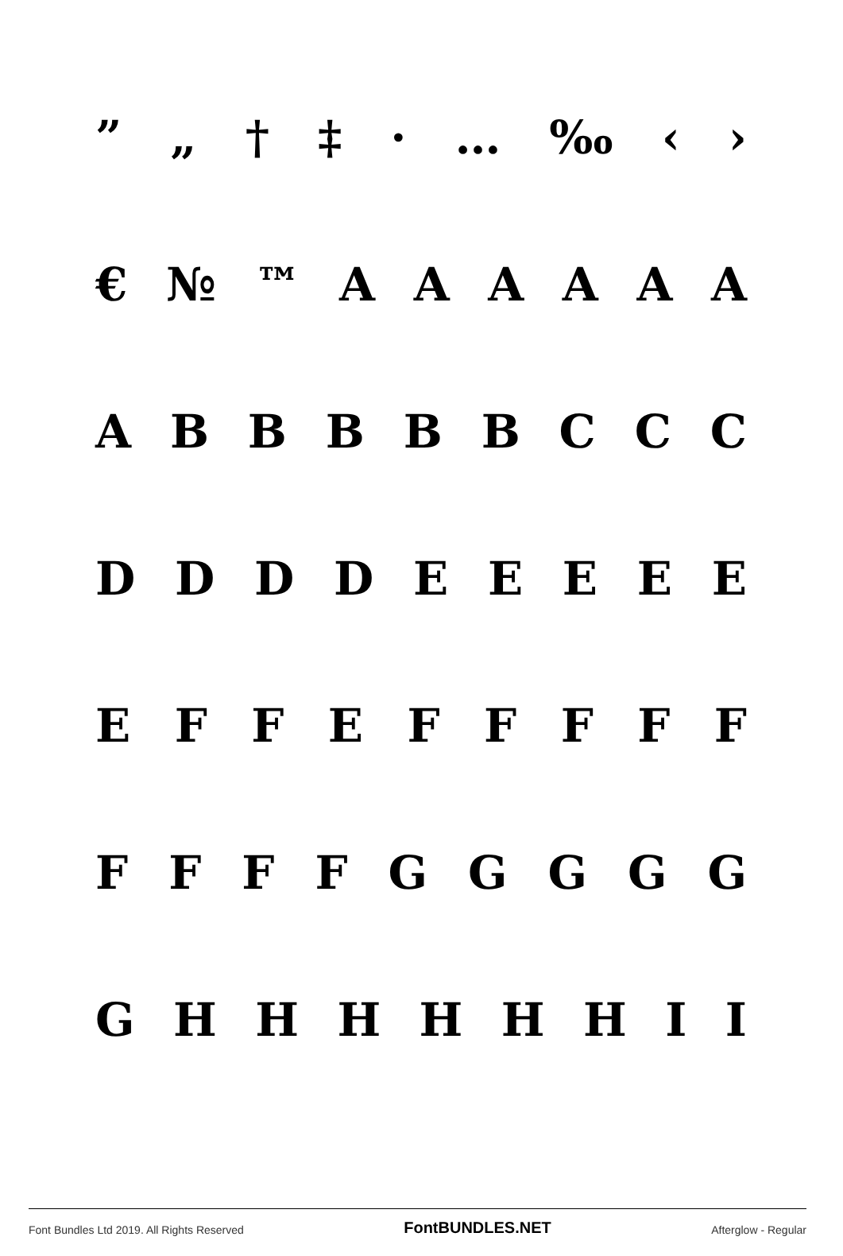” „ † ‡ · … ‰ ‹ ›
€ № ™ AAAAAA
ABBBBBCCC
DDDDEEEEE
EFFEFFFFF
FFFFGGGGG
GHHHHHHII
Font Bundles Ltd 2019. All Rights Reserved FontBUNDLES.NET Afterglow - Regular